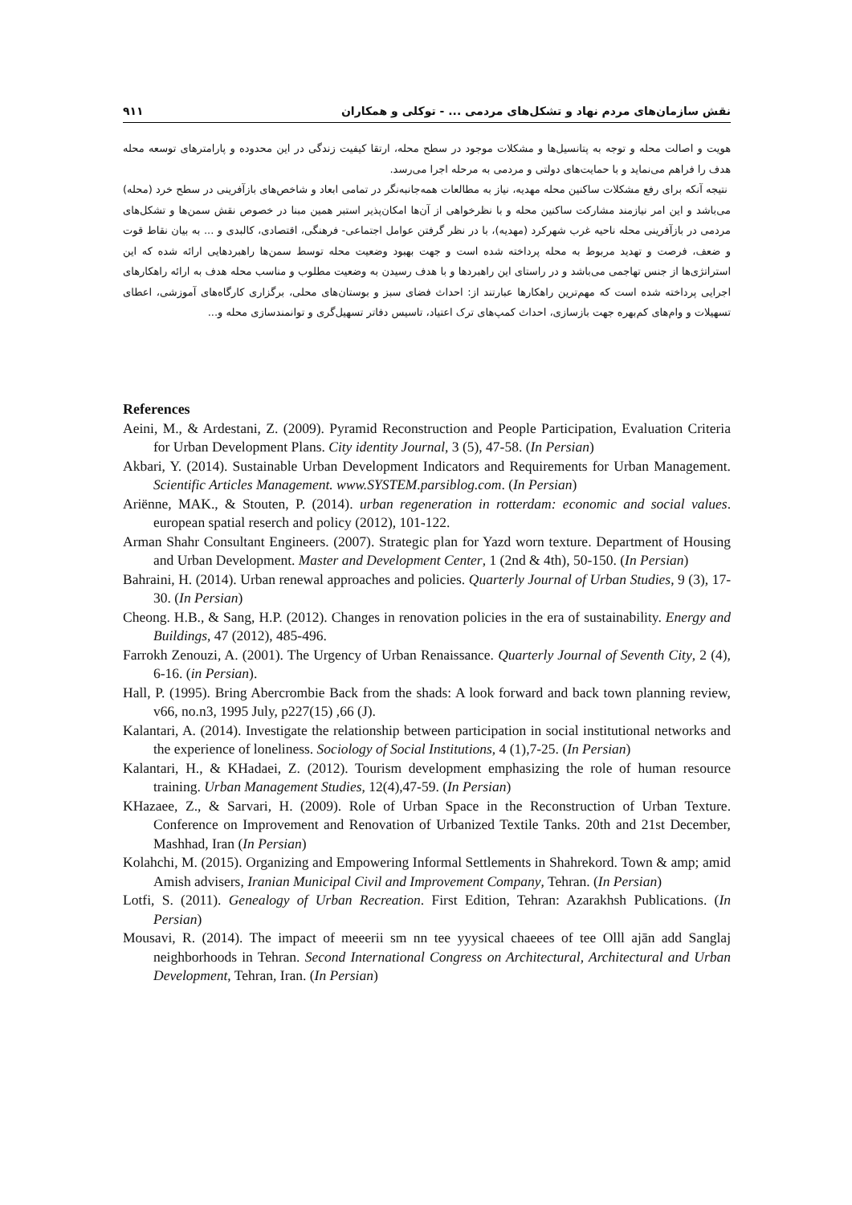نقش سازمان‌های مردم نهاد و تشکل‌های مردمی ... - توکلی و همکاران ۹۱۱
هویت و اصالت محله و توجه به پتانسیل‌ها و مشکلات موجود در سطح محله، ارتقا کیفیت زندگی در این محدوده و پارامترهای توسعه محله هدف را فراهم می‌نماید و با حمایت‌های دولتی و مردمی به مرحله اجرا می‌رسد.
نتیجه آنکه برای رفع مشکلات ساکنین محله مهدیه، نیاز به مطالعات همه‌جانبه‌نگر در تمامی ابعاد و شاخص‌های بازآفرینی در سطح خرد (محله) می‌باشد و این امر نیازمند مشارکت ساکنین محله و با نظرخواهی از آن‌ها امکان‌پذیر استبر همین مبنا در خصوص نقش سمن‌ها و تشکل‌های مردمی در بازآفرینی محله ناحیه غرب شهرکرد (مهدیه)، با در نظر گرفتن عوامل اجتماعی- فرهنگی، اقتصادی، کالبدی و ... به بیان نقاط قوت و ضعف، فرصت و تهدید مربوط به محله پرداخته شده است و جهت بهبود وضعیت محله توسط سمن‌ها راهبردهایی ارائه شده که این استراتژی‌ها از جنس تهاجمی می‌باشد و در راستای این راهبردها و با هدف رسیدن به وضعیت مطلوب و مناسب محله هدف به ارائه راهکارهای اجرایی پرداخته شده است که مهم‌ترین راهکارها عبارتند از: احداث فضای سبز و بوستان‌های محلی، برگزاری کارگاه‌های آموزشی، اعطای تسهیلات و وام‌های کم‌بهره جهت بازسازی، احداث کمپ‌های ترک اعتیاد، تاسیس دفاتر تسهیل‌گری و توانمندسازی محله و...
References
Aeini, M., & Ardestani, Z. (2009). Pyramid Reconstruction and People Participation, Evaluation Criteria for Urban Development Plans. City identity Journal, 3 (5), 47-58. (In Persian)
Akbari, Y. (2014). Sustainable Urban Development Indicators and Requirements for Urban Management. Scientific Articles Management. www.SYSTEM.parsiblog.com. (In Persian)
Ariënne, MAK., & Stouten, P. (2014). urban regeneration in rotterdam: economic and social values. european spatial reserch and policy (2012), 101-122.
Arman Shahr Consultant Engineers. (2007). Strategic plan for Yazd worn texture. Department of Housing and Urban Development. Master and Development Center, 1 (2nd & 4th), 50-150. (In Persian)
Bahraini, H. (2014). Urban renewal approaches and policies. Quarterly Journal of Urban Studies, 9 (3), 17-30. (In Persian)
Cheong. H.B., & Sang, H.P. (2012). Changes in renovation policies in the era of sustainability. Energy and Buildings, 47 (2012), 485-496.
Farrokh Zenouzi, A. (2001). The Urgency of Urban Renaissance. Quarterly Journal of Seventh City, 2 (4), 6-16. (in Persian).
Hall, P. (1995). Bring Abercrombie Back from the shads: A look forward and back town planning review, v66, no.n3, 1995 July, p227(15) ,66 (J).
Kalantari, A. (2014). Investigate the relationship between participation in social institutional networks and the experience of loneliness. Sociology of Social Institutions, 4 (1),7-25. (In Persian)
Kalantari, H., & KHadaei, Z. (2012). Tourism development emphasizing the role of human resource training. Urban Management Studies, 12(4),47-59. (In Persian)
KHazaee, Z., & Sarvari, H. (2009). Role of Urban Space in the Reconstruction of Urban Texture. Conference on Improvement and Renovation of Urbanized Textile Tanks. 20th and 21st December, Mashhad, Iran (In Persian)
Kolahchi, M. (2015). Organizing and Empowering Informal Settlements in Shahrekord. Town & amp; amid Amish advisers, Iranian Municipal Civil and Improvement Company, Tehran. (In Persian)
Lotfi, S. (2011). Genealogy of Urban Recreation. First Edition, Tehran: Azarakhsh Publications. (In Persian)
Mousavi, R. (2014). The impact of meeerii sm nn tee yyysical chaeees of tee Olll ajān add Sanglaj neighborhoods in Tehran. Second International Congress on Architectural, Architectural and Urban Development, Tehran, Iran. (In Persian)